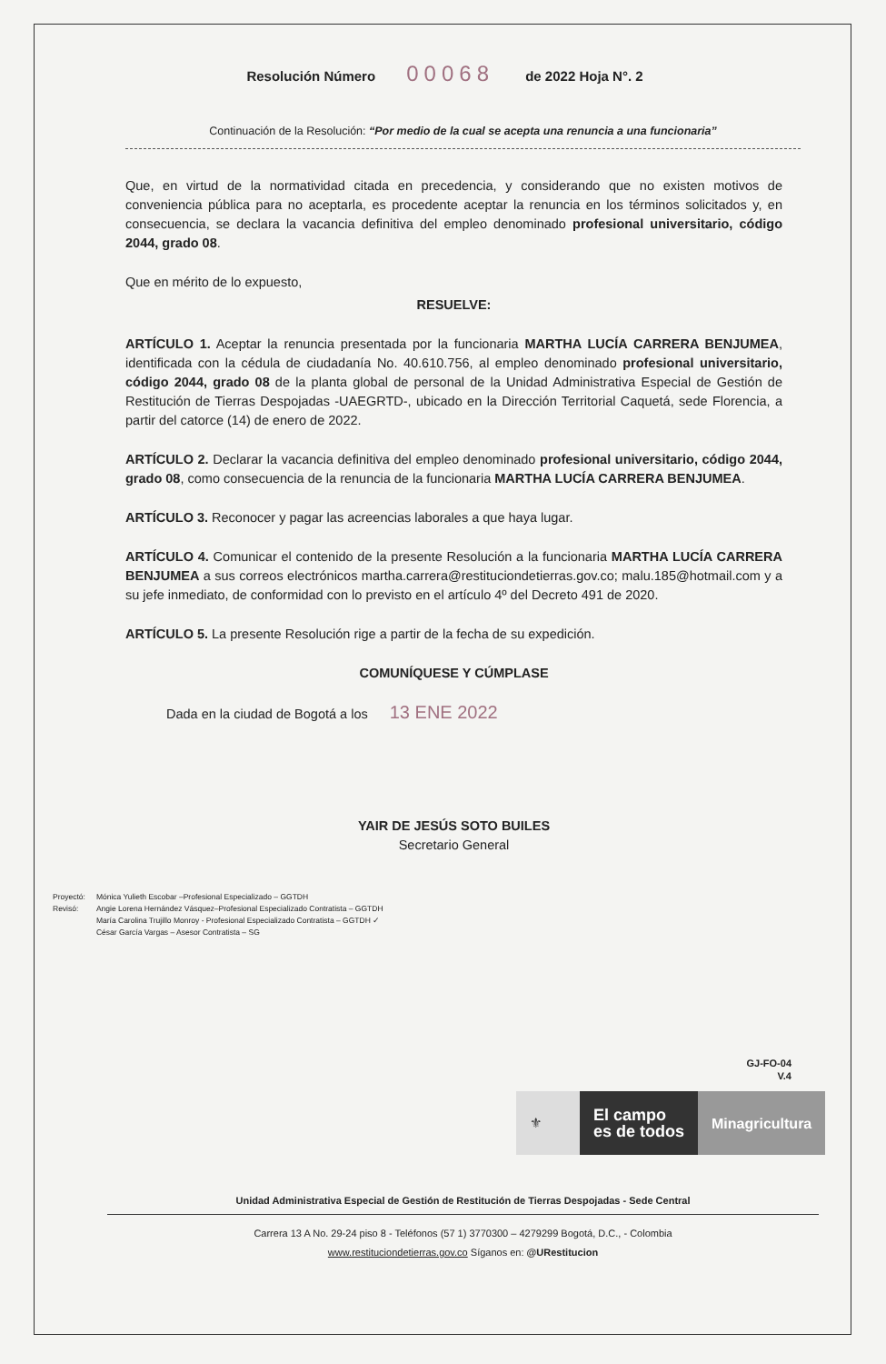Resolución Número 00068 de 2022 Hoja N°. 2
Continuación de la Resolución: “Por medio de la cual se acepta una renuncia a una funcionaria”
Que, en virtud de la normatividad citada en precedencia, y considerando que no existen motivos de conveniencia pública para no aceptarla, es procedente aceptar la renuncia en los términos solicitados y, en consecuencia, se declara la vacancia definitiva del empleo denominado profesional universitario, código 2044, grado 08.
Que en mérito de lo expuesto,
RESUELVE:
ARTÍCULO 1. Aceptar la renuncia presentada por la funcionaria MARTHA LUCÍA CARRERA BENJUMEA, identificada con la cédula de ciudadanía No. 40.610.756, al empleo denominado profesional universitario, código 2044, grado 08 de la planta global de personal de la Unidad Administrativa Especial de Gestión de Restitución de Tierras Despojadas -UAEGRTD-, ubicado en la Dirección Territorial Caquetá, sede Florencia, a partir del catorce (14) de enero de 2022.
ARTÍCULO 2. Declarar la vacancia definitiva del empleo denominado profesional universitario, código 2044, grado 08, como consecuencia de la renuncia de la funcionaria MARTHA LUCÍA CARRERA BENJUMEA.
ARTÍCULO 3. Reconocer y pagar las acreencias laborales a que haya lugar.
ARTÍCULO 4. Comunicar el contenido de la presente Resolución a la funcionaria MARTHA LUCÍA CARRERA BENJUMEA a sus correos electrónicos martha.carrera@restituciondetierras.gov.co; malu.185@hotmail.com y a su jefe inmediato, de conformidad con lo previsto en el artículo 4º del Decreto 491 de 2020.
ARTÍCULO 5. La presente Resolución rige a partir de la fecha de su expedición.
COMUNÍQUESE Y CÚMPLASE
Dada en la ciudad de Bogotá a los 13 ENE 2022
YAIR DE JESÚS SOTO BUILES
Secretario General
Proyectó:
Revisó:
Mónica Yulieth Escobar –Profesional Especializado – GGTDH
Angie Lorena Hernández Vásquez–Profesional Especializado Contratista – GGTDH
María Carolina Trujillo Monroy - Profesional Especializado Contratista – GGTDH ✓
César García Vargas – Asesor Contratista – SG
GJ-FO-04
V.4
⚜
El campo
es de todos
Minagricultura
Unidad Administrativa Especial de Gestión de Restitución de Tierras Despojadas - Sede Central
Carrera 13 A No. 29-24 piso 8 - Teléfonos (57 1) 3770300 – 4279299 Bogotá, D.C., - Colombia
www.restituciondetierras.gov.co Síganos en: @URestitucion